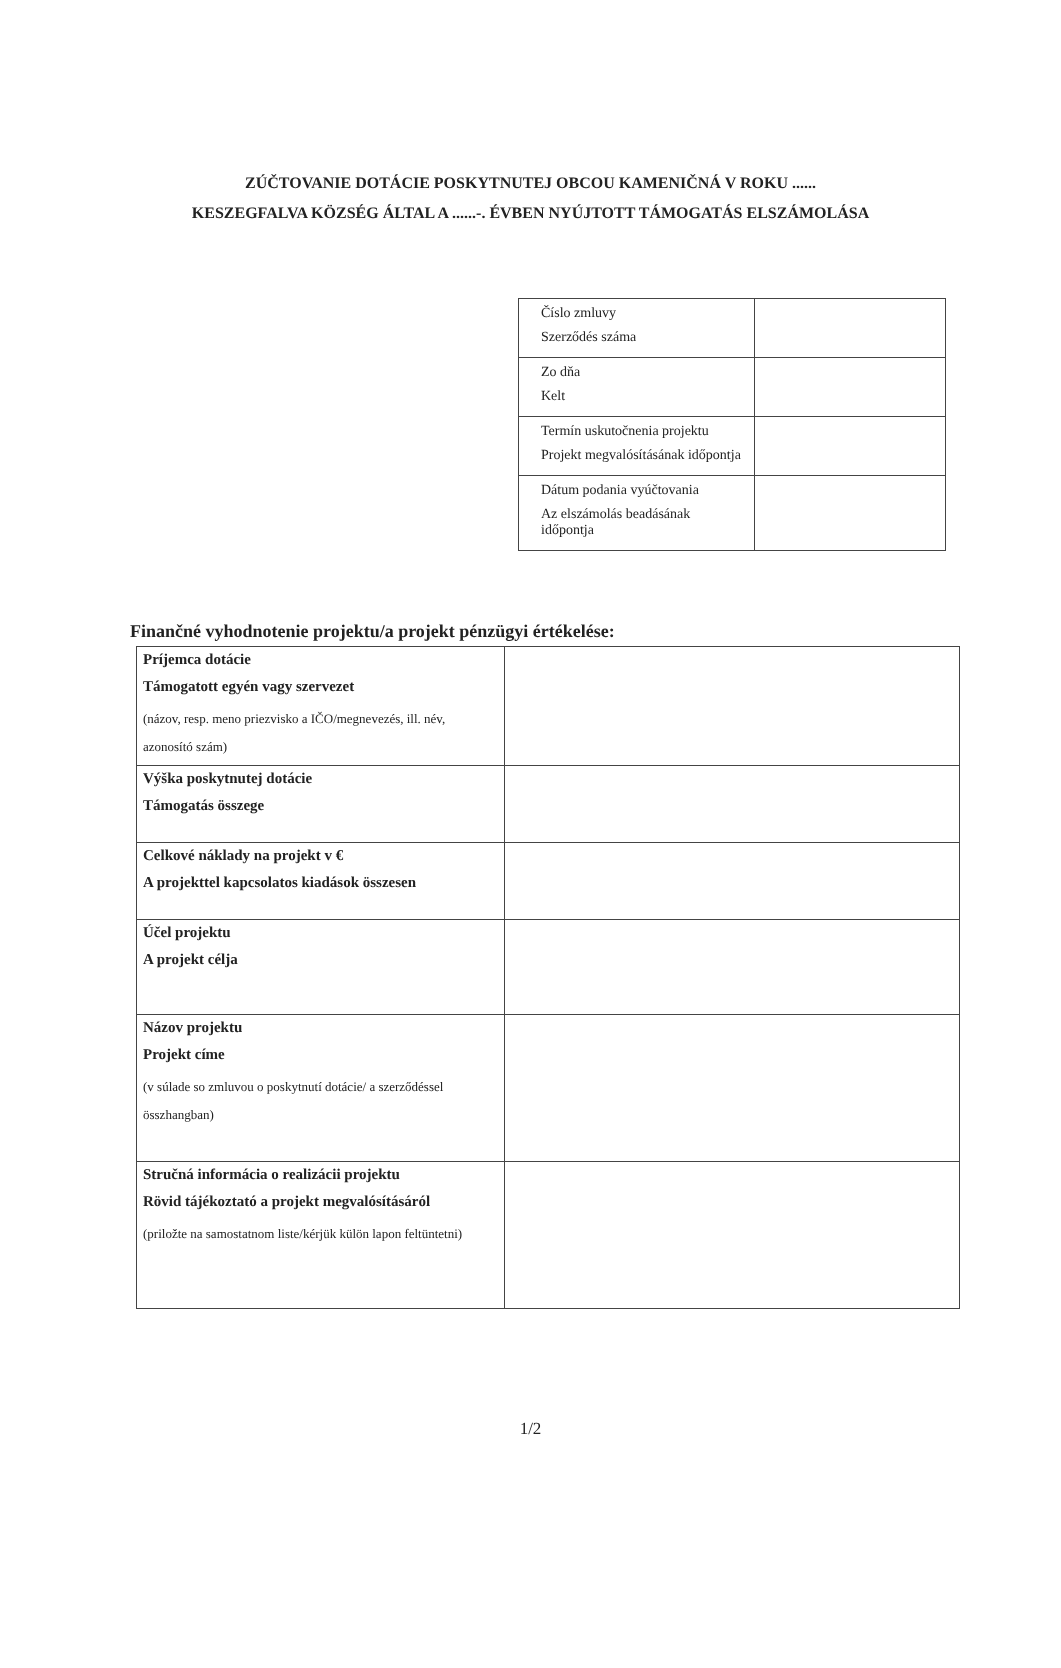ZÚČTOVANIE DOTÁCIE POSKYTNUTEJ OBCOU KAMENIČNÁ V ROKU ......
KESZEGFALVA KÖZSÉG ÁLTAL A ......-. ÉVBEN NYÚJTOTT TÁMOGATÁS ELSZÁMOLÁSA
| Číslo zmluvy Szerződés száma | |
| Zo dňa Kelt | |
| Termín uskutočnenia projektu Projekt megvalósításának időpontja | |
| Dátum podania vyúčtovania Az elszámolás beadásának időpontja | |
Finančné vyhodnotenie projektu/a projekt pénzügyi értékelése:
| Príjemca dotácie Támogatott egyén vagy szervezet (názov, resp. meno priezvisko a IČO/megnevezés, ill. név, azonosító szám) | |
| Výška poskytnutej dotácie Támogatás összege | |
| Celkové náklady na projekt v € A projekttel kapcsolatos kiadások összesen | |
| Účel projektu A projekt célja | |
| Názov projektu Projekt címe (v súlade so zmluvou o poskytnutí dotácie/ a szerződéssel összhangban) | |
| Stručná informácia o realizácii projektu Rövid tájékoztató a projekt megvalósításáról (priložte na samostatnom liste/kérjük külön lapon feltüntetni) | |
1/2